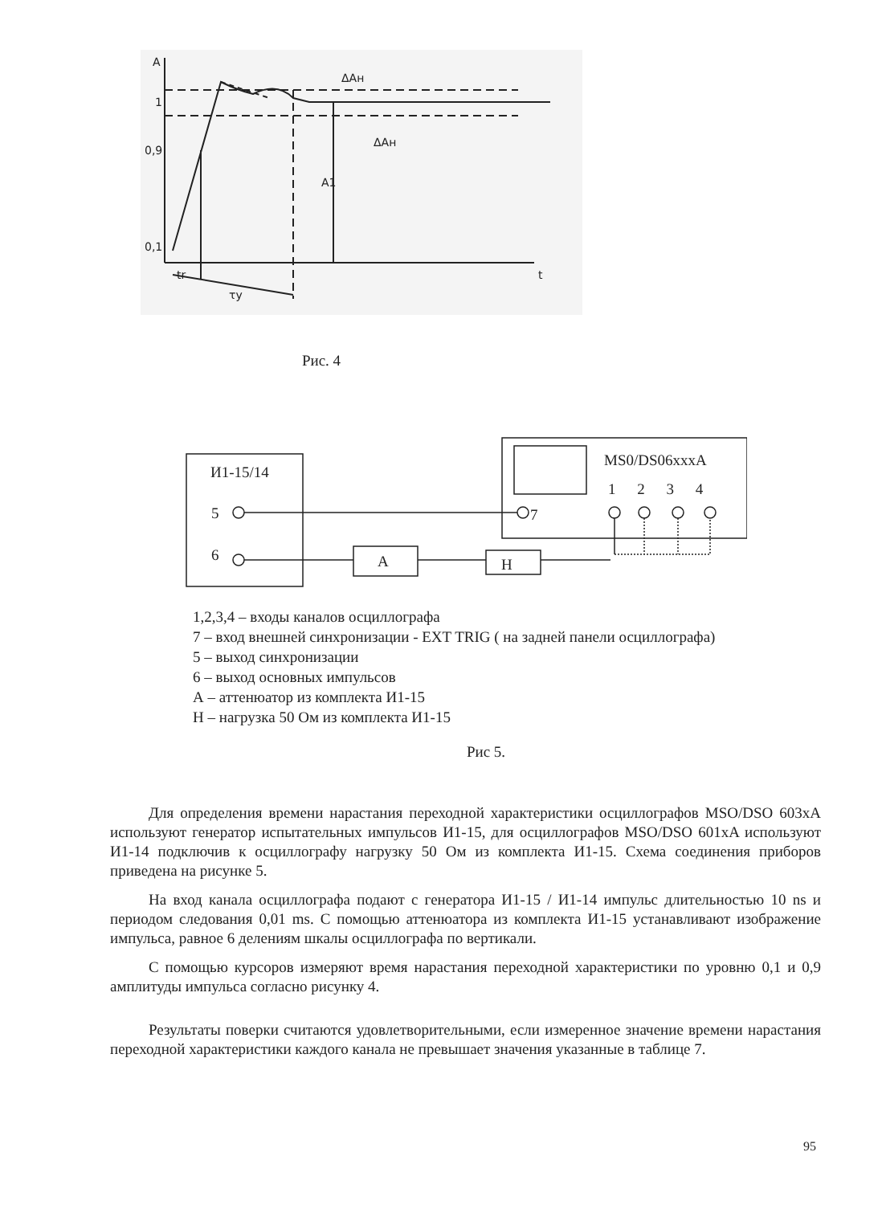A
1
0,9
0,1
t
tr
τy
A1
ΔAн
ΔAн
Рис. 4
И1-15/14
5
6 A Н
7
MS0/DS06xxxA
1 2 3 4
1,2,3,4 – входы каналов осциллографа
7 – вход внешней синхронизации - EXT TRIG ( на задней панели осциллографа)
5 – выход синхронизации
6 – выход основных импульсов
А – аттенюатор из комплекта И1-15
Н – нагрузка 50 Ом из комплекта И1-15
Рис 5.
Для определения времени нарастания переходной характеристики осциллографов MSO/DSO 603xA используют генератор испытательных импульсов И1-15, для осциллографов MSO/DSO 601xA используют И1-14 подключив к осциллографу нагрузку 50 Ом из комплекта И1-15. Схема соединения приборов приведена на рисунке 5.
На вход канала осциллографа подают с генератора И1-15 / И1-14 импульс длительностью 10 ns и периодом следования 0,01 ms. С помощью аттенюатора из комплекта И1-15 устанавливают изображение импульса, равное 6 делениям шкалы осциллографа по вертикали.
С помощью курсоров измеряют время нарастания переходной характеристики по уровню 0,1 и 0,9 амплитуды импульса согласно рисунку 4.
Результаты поверки считаются удовлетворительными, если измеренное значение времени нарастания переходной характеристики каждого канала не превышает значения указанные в таблице 7.
95